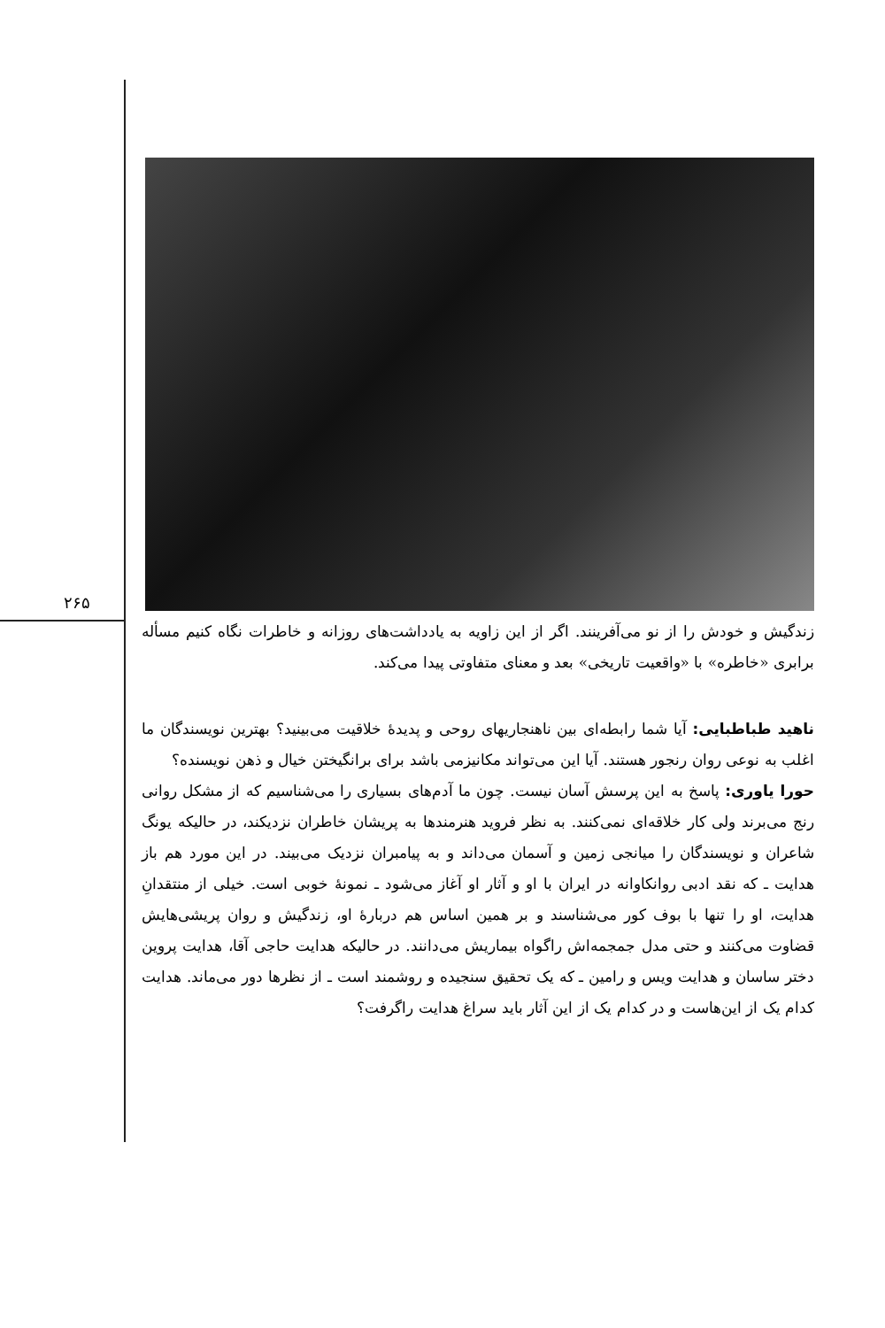۲۶۵
زندگیش و خودش را از نو می‌آفرینند. اگر از این زاویه به یادداشت‌های روزانه و خاطرات نگاه کنیم مسأله برابری «خاطره» با «واقعیت تاریخی» بعد و معنای متفاوتی پیدا می‌کند.
ناهید طباطبایی: آیا شما رابطه‌ای بین ناهنجاریهای روحی و پدیدهٔ خلاقیت می‌بینید؟ بهترین نویسندگان ما اغلب به نوعی روان رنجور هستند. آیا این می‌تواند مکانیزمی باشد برای برانگیختن خیال و ذهن نویسنده؟
حورا یاوری: پاسخ به این پرسش آسان نیست. چون ما آدم‌های بسیاری را می‌شناسیم که از مشکل روانی رنج می‌برند ولی کار خلاقه‌ای نمی‌کنند. به نظر فروید هنرمندها به پریشان خاطران نزدیکند، در حالیکه یونگ شاعران و نویسندگان را میانجی زمین و آسمان می‌داند و به پیامبران نزدیک می‌بیند. در این مورد هم باز هدایت ـ که نقد ادبی روانکاوانه در ایران با او و آثار او آغاز می‌شود ـ نمونهٔ خوبی است. خیلی از منتقدانِ هدایت، او را تنها با بوف کور می‌شناسند و بر همین اساس هم دربارهٔ او، زندگیش و روان پریشی‌هایش قضاوت می‌کنند و حتی مدل جمجمه‌اش راگواه بیماریش می‌دانند. در حالیکه هدایت حاجی آقا، هدایت پروین دختر ساسان و هدایت ویس و رامین ـ که یک تحقیق سنجیده و روشمند است ـ از نظرها دور می‌ماند. هدایت کدام یک از این‌هاست و در کدام یک از این آثار باید سراغ هدایت راگرفت؟